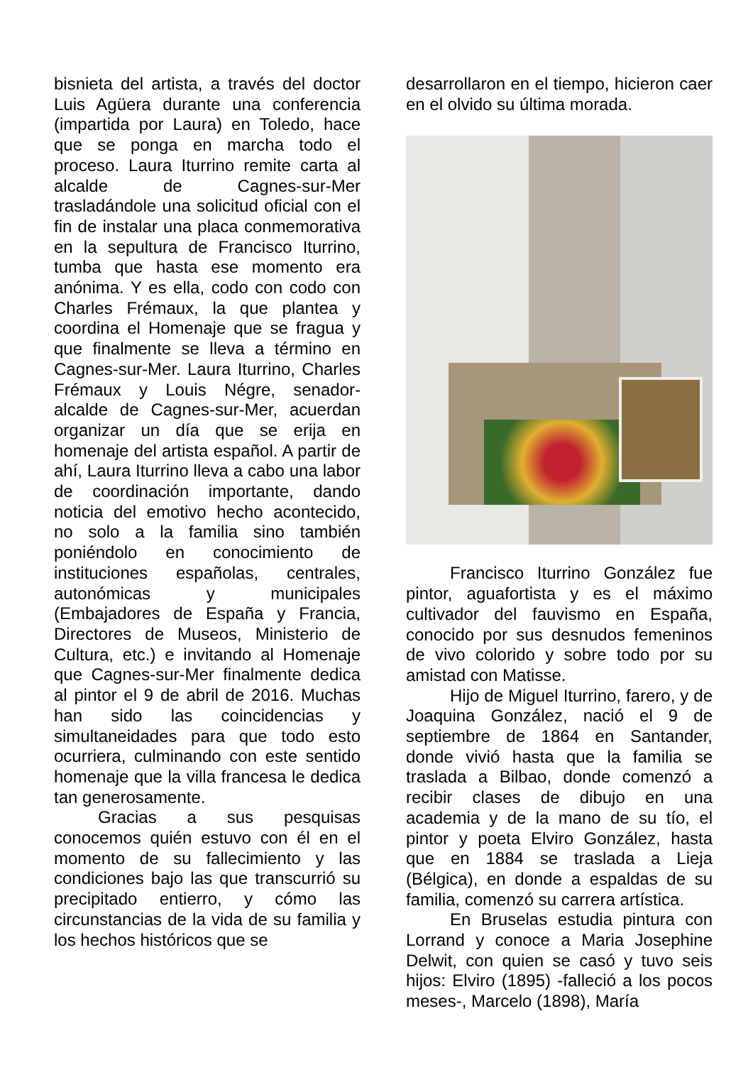bisnieta del artista, a través del doctor Luis Agüera durante una conferencia (impartida por Laura) en Toledo, hace que se ponga en marcha todo el proceso. Laura Iturrino remite carta al alcalde de Cagnes-sur-Mer trasladándole una solicitud oficial con el fin de instalar una placa conmemorativa en la sepultura de Francisco Iturrino, tumba que hasta ese momento era anónima. Y es ella, codo con codo con Charles Frémaux, la que plantea y coordina el Homenaje que se fragua y que finalmente se lleva a término en Cagnes-sur-Mer. Laura Iturrino, Charles Frémaux y Louis Négre, senador-alcalde de Cagnes-sur-Mer, acuerdan organizar un día que se erija en homenaje del artista español. A partir de ahí, Laura Iturrino lleva a cabo una labor de coordinación importante, dando noticia del emotivo hecho acontecido, no solo a la familia sino también poniéndolo en conocimiento de instituciones españolas, centrales, autonómicas y municipales (Embajadores de España y Francia, Directores de Museos, Ministerio de Cultura, etc.) e invitando al Homenaje que Cagnes-sur-Mer finalmente dedica al pintor el 9 de abril de 2016. Muchas han sido las coincidencias y simultaneidades para que todo esto ocurriera, culminando con este sentido homenaje que la villa francesa le dedica tan generosamente.
Gracias a sus pesquisas conocemos quién estuvo con él en el momento de su fallecimiento y las condiciones bajo las que transcurrió su precipitado entierro, y cómo las circunstancias de la vida de su familia y los hechos históricos que se
desarrollaron en el tiempo, hicieron caer en el olvido su última morada.
Francisco Iturrino González fue pintor, aguafortista y es el máximo cultivador del fauvismo en España, conocido por sus desnudos femeninos de vivo colorido y sobre todo por su amistad con Matisse.
Hijo de Miguel Iturrino, farero, y de Joaquina González, nació el 9 de septiembre de 1864 en Santander, donde vivió hasta que la familia se traslada a Bilbao, donde comenzó a recibir clases de dibujo en una academia y de la mano de su tío, el pintor y poeta Elviro González, hasta que en 1884 se traslada a Lieja (Bélgica), en donde a espaldas de su familia, comenzó su carrera artística.
En Bruselas estudia pintura con Lorrand y conoce a Maria Josephine Delwit, con quien se casó y tuvo seis hijos: Elviro (1895) -falleció a los pocos meses-, Marcelo (1898), María